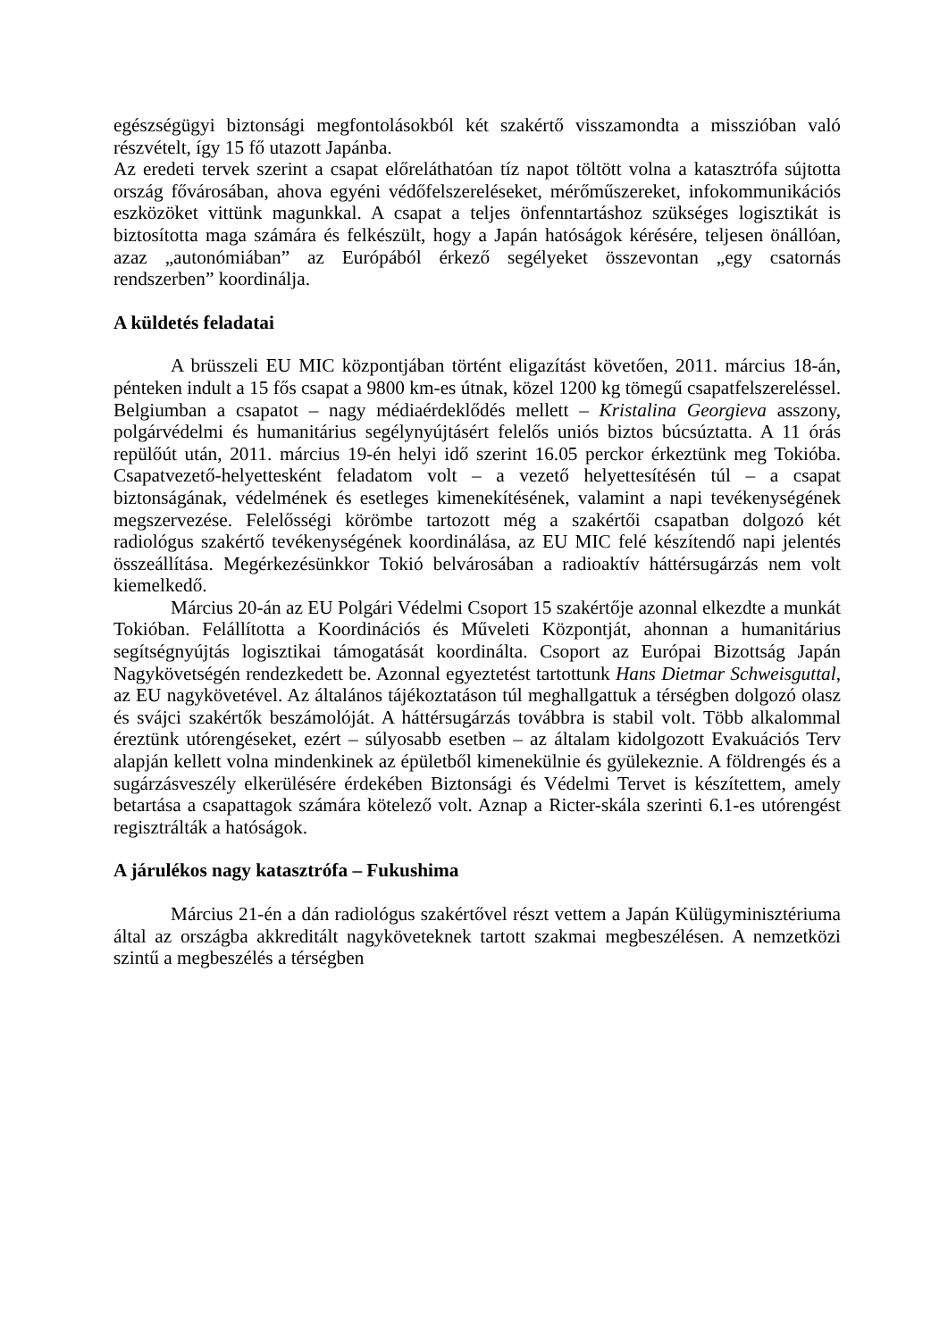egészségügyi biztonsági megfontolásokból két szakértő visszamondta a misszióban való részvételt, így 15 fő utazott Japánba.
Az eredeti tervek szerint a csapat előreláthatóan tíz napot töltött volna a katasztrófa sújtotta ország fővárosában, ahova egyéni védőfelszereléseket, mérőműszereket, infokommunikációs eszközöket vittünk magunkkal. A csapat a teljes önfenntartáshoz szükséges logisztikát is biztosította maga számára és felkészült, hogy a Japán hatóságok kérésére, teljesen önállóan, azaz „autonómiában” az Európából érkező segélyeket összevontan „egy csatornás rendszerben” koordinálja.
A küldetés feladatai
A brüsszeli EU MIC központjában történt eligazítást követően, 2011. március 18-án, pénteken indult a 15 fős csapat a 9800 km-es útnak, közel 1200 kg tömegű csapatfelszereléssel. Belgiumban a csapatot – nagy médiaérdeklődés mellett – Kristalina Georgieva asszony, polgárvédelmi és humanitárius segélynyújtásért felelős uniós biztos búcsúztatta. A 11 órás repülőút után, 2011. március 19-én helyi idő szerint 16.05 perckor érkeztünk meg Tokióba. Csapatvezető-helyettesként feladatom volt – a vezető helyettesítésén túl – a csapat biztonságának, védelmének és esetleges kimenekítésének, valamint a napi tevékenységének megszervezése. Felelősségi körömbe tartozott még a szakértői csapatban dolgozó két radiológus szakértő tevékenységének koordinálása, az EU MIC felé készítendő napi jelentés összeállítása. Megérkezésünkkor Tokió belvárosában a radioaktív háttérsugárzás nem volt kiemelkedő.
Március 20-án az EU Polgári Védelmi Csoport 15 szakértője azonnal elkezdte a munkát Tokióban. Felállította a Koordinációs és Műveleti Központját, ahonnan a humanitárius segítségnyújtás logisztikai támogatását koordinálta. Csoport az Európai Bizottság Japán Nagykövetségén rendezkedett be. Azonnal egyeztetést tartottunk Hans Dietmar Schweisguttal, az EU nagykövetével. Az általános tájékoztatáson túl meghallgattuk a térségben dolgozó olasz és svájci szakértők beszámolóját. A háttérsugárzás továbbra is stabil volt. Több alkalommal éreztünk utórengéseket, ezért – súlyosabb esetben – az általam kidolgozott Evakuációs Terv alapján kellett volna mindenkinek az épületből kimenekülnie és gyülekeznie. A földrengés és a sugárzásveszély elkerülésére érdekében Biztonsági és Védelmi Tervet is készítettem, amely betartása a csapattagok számára kötelező volt. Aznap a Ricter-skála szerinti 6.1-es utórengést regisztrálták a hatóságok.
A járulékos nagy katasztrófa – Fukushima
Március 21-én a dán radiológus szakértővel részt vettem a Japán Külügyminisztériuma által az országba akkreditált nagyköveteknek tartott szakmai megbeszélésen. A nemzetközi szintű a megbeszélés a térségben